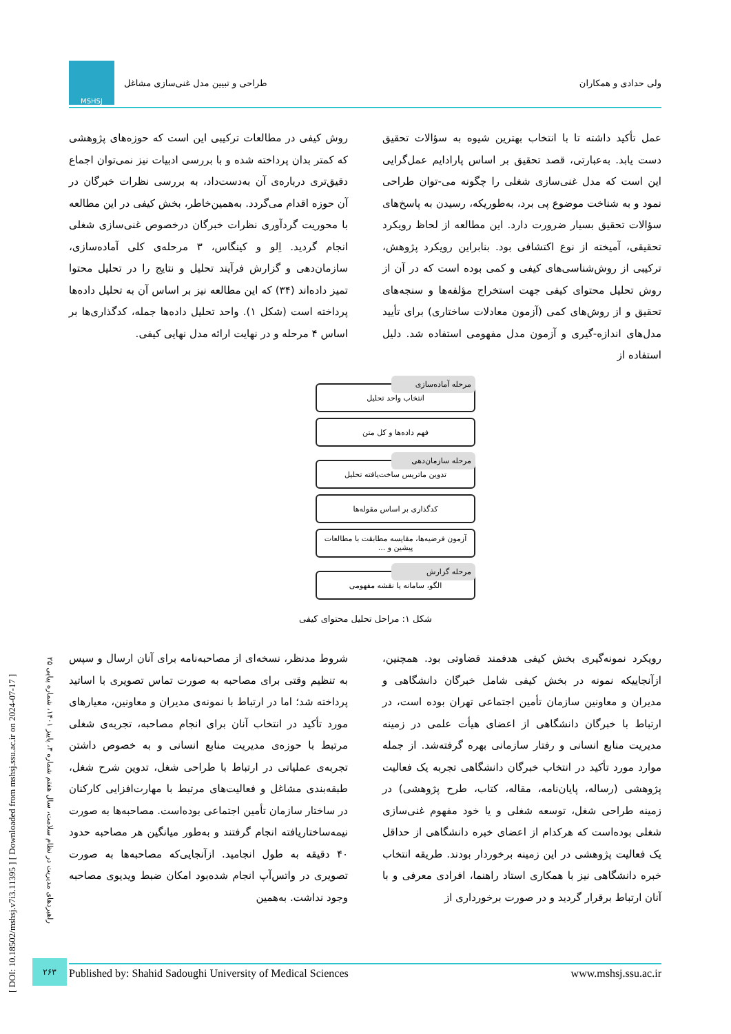ولی حدادی و همکاران طراحی و تبیین مدل غنی‌سازی مشاغل MSHSJ
عمل تأکید داشته تا با انتخاب بهترین شیوه به سؤالات تحقیق دست یابد. به‌عبارتی، قصد تحقیق بر اساس پارادایم عمل‌گرایی این است که مدل غنی‌سازی شغلی را چگونه می-توان طراحی نمود و به شناخت موضوع پی برد، به‌طوریکه، رسیدن به پاسخ‌های سؤالات تحقیق بسیار ضرورت دارد. این مطالعه از لحاظ رویکرد تحقیقی، آمیخته از نوع اکتشافی بود. بنابراین رویکرد پژوهش، ترکیبی از روش‌شناسی‌های کیفی و کمی بوده است که در آن از روش تحلیل محتوای کیفی جهت استخراج مؤلفه‌ها و سنجه‌های تحقیق و از روش‌های کمی (آزمون معادلات ساختاری) برای تأیید مدل‌های اندازه-گیری و آزمون مدل مفهومی استفاده شد. دلیل استفاده از
روش کیفی در مطالعات ترکیبی این است که حوزه‌های پژوهشی که کمتر بدان پرداخته شده و با بررسی ادبیات نیز نمی‌توان اجماع دقیق‌تری درباره‌ی آن به‌دست‌داد، به بررسی نظرات خبرگان در آن حوزه اقدام می‌گردد. به‌همین‌خاطر، بخش کیفی در این مطالعه با محوریت گردآوری نظرات خبرگان درخصوص غنی‌سازی شغلی انجام گردید. اِلو و کینگاس، ۳ مرحله‌ی کلی آماده‌سازی، سازمان‌دهی و گزارش فرآیند تحلیل و نتایج را در تحلیل محتوا تمیز داده‌اند (۳۴) که این مطالعه نیز بر اساس آن به تحلیل داده‌ها پرداخته است (شکل ۱). واحد تحلیل داده‌ها جمله، کدگذاری‌ها بر اساس ۴ مرحله و در نهایت ارائه مدل نهایی کیفی.
مرحله آماده‌سازی
انتخاب واحد تحلیل
فهم داده‌ها و کل متن
مرحله سازمان‌دهی
تدوین ماتریس ساخت‌یافته تحلیل
کدگذاری بر اساس مقوله‌ها
آزمون فرضیه‌ها، مقایسه مطابقت با مطالعات پیشین و ...
مرحله گزارش
الگو، سامانه یا نقشه مفهومی
شکل ۱: مراحل تحلیل محتوای کیفی
رویکرد نمونه‌گیری بخش کیفی هدفمند قضاوتی بود. همچنین، ازآنجاییکه نمونه در بخش کیفی شامل خبرگان دانشگاهی و مدیران و معاونین سازمان تأمین اجتماعی تهران بوده است، در ارتباط با خبرگان دانشگاهی از اعضای هیأت علمی در زمینه مدیریت منابع انسانی و رفتار سازمانی بهره گرفته‌شد. از جمله موارد مورد تأکید در انتخاب خبرگان دانشگاهی تجربه یک فعالیت پژوهشی (رساله، پایان‌نامه، مقاله، کتاب، طرح پژوهشی) در زمینه طراحی شغل، توسعه شغلی و یا خود مفهوم غنی‌سازی شغلی بوده‌است که هرکدام از اعضای خبره دانشگاهی از حداقل یک فعالیت پژوهشی در این زمینه برخوردار بودند. طریقه انتخاب خبره دانشگاهی نیز با همکاری استاد راهنما، افرادی معرفی و با آنان ارتباط برقرار گردید و در صورت برخورداری از
شروط مدنظر، نسخه‌ای از مصاحبه‌نامه برای آنان ارسال و سپس به تنظیم وقتی برای مصاحبه به صورت تماس تصویری با اساتید پرداخته شد؛ اما در ارتباط با نمونه‌ی مدیران و معاونین، معیارهای مورد تأکید در انتخاب آنان برای انجام مصاحبه، تجربه‌ی شغلی مرتبط با حوزه‌ی مدیریت منابع انسانی و به خصوص داشتن تجربه‌ی عملیاتی در ارتباط با طراحی شغل، تدوین شرح شغل، طبقه‌بندی مشاغل و فعالیت‌های مرتبط با مهارت‌افزایی کارکنان در ساختار سازمان تأمین اجتماعی بوده‌است. مصاحبه‌ها به صورت نیمه‌ساختاریافته انجام گرفتند و به‌طور میانگین هر مصاحبه حدود ۴۰ دقیقه به طول انجامید. ازآنجایی‌که مصاحبه‌ها به صورت تصویری در واتس‌آپ انجام شده‌بود امکان ضبط ویدیوی مصاحبه وجود نداشت. به‌همین
[ DOI: 10.18502/mshsj.v7i3.11395 ] [ Downloaded from mshsj.ssu.ac.ir on 2024-07-17 ]
راهبردهای مدیریت در نظام سلامت، سال هفتم شماره ۳، پاییز ۱۴۰۱، شماره پیاپی ۲۵
۲۶۳ Published by: Shahid Sadoughi University of Medical Sciences www.mshsj.ssu.ac.ir